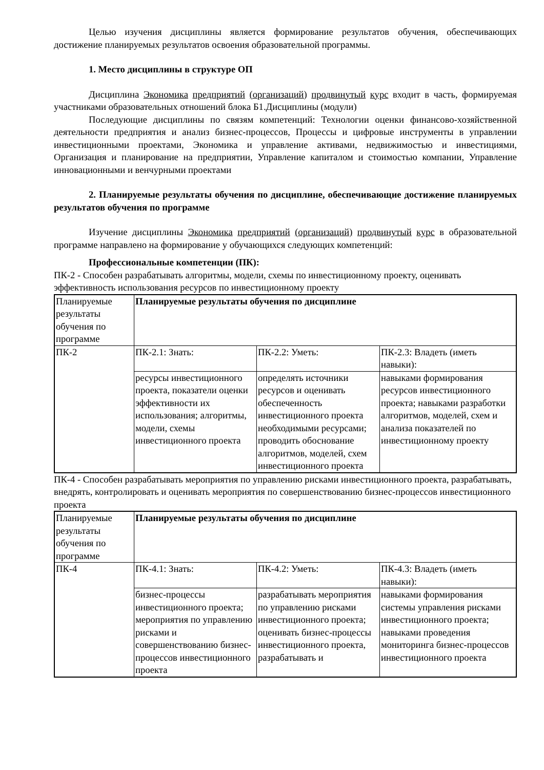Целью изучения дисциплины является формирование результатов обучения, обеспечивающих достижение планируемых результатов освоения образовательной программы.
1. Место дисциплины в структуре ОП
Дисциплина Экономика предприятий (организаций) продвинутый курс входит в часть, формируемая участниками образовательных отношений блока Б1.Дисциплины (модули)
Последующие дисциплины по связям компетенций: Технологии оценки финансово-хозяйственной деятельности предприятия и анализ бизнес-процессов, Процессы и цифровые инструменты в управлении инвестиционными проектами, Экономика и управление активами, недвижимостью и инвестициями, Организация и планирование на предприятии, Управление капиталом и стоимостью компании, Управление инновационными и венчурными проектами
2. Планируемые результаты обучения по дисциплине, обеспечивающие достижение планируемых результатов обучения по программе
Изучение дисциплины Экономика предприятий (организаций) продвинутый курс в образовательной программе направлено на формирование у обучающихся следующих компетенций:
Профессиональные компетенции (ПК):
ПК-2 - Способен разрабатывать алгоритмы, модели, схемы по инвестиционному проекту, оценивать эффективность использования ресурсов по инвестиционному проекту
| Планируемые результаты обучения по программе | Планируемые результаты обучения по дисциплине | | |
| ПК-2 | ПК-2.1: Знать: | ПК-2.2: Уметь: | ПК-2.3: Владеть (иметь навыки): |
| | ресурсы инвестиционного проекта, показатели оценки эффективности их использования; алгоритмы, модели, схемы инвестиционного проекта | определять источники ресурсов и оценивать обеспеченность инвестиционного проекта необходимыми ресурсами; проводить обоснование алгоритмов, моделей, схем инвестиционного проекта | навыками формирования ресурсов инвестиционного проекта; навыками разработки алгоритмов, моделей, схем и анализа показателей по инвестиционному проекту |
ПК-4 - Способен разрабатывать мероприятия по управлению рисками инвестиционного проекта, разрабатывать, внедрять, контролировать и оценивать мероприятия по совершенствованию бизнес-процессов инвестиционного проекта
| Планируемые результаты обучения по программе | Планируемые результаты обучения по дисциплине | | |
| ПК-4 | ПК-4.1: Знать: | ПК-4.2: Уметь: | ПК-4.3: Владеть (иметь навыки): |
| | бизнес-процессы инвестиционного проекта; мероприятия по управлению рисками и совершенствованию бизнес-процессов инвестиционного проекта | разрабатывать мероприятия по управлению рисками инвестиционного проекта; оценивать бизнес-процессы инвестиционного проекта, разрабатывать и | навыками формирования системы управления рисками инвестиционного проекта; навыками проведения мониторинга бизнес-процессов инвестиционного проекта |